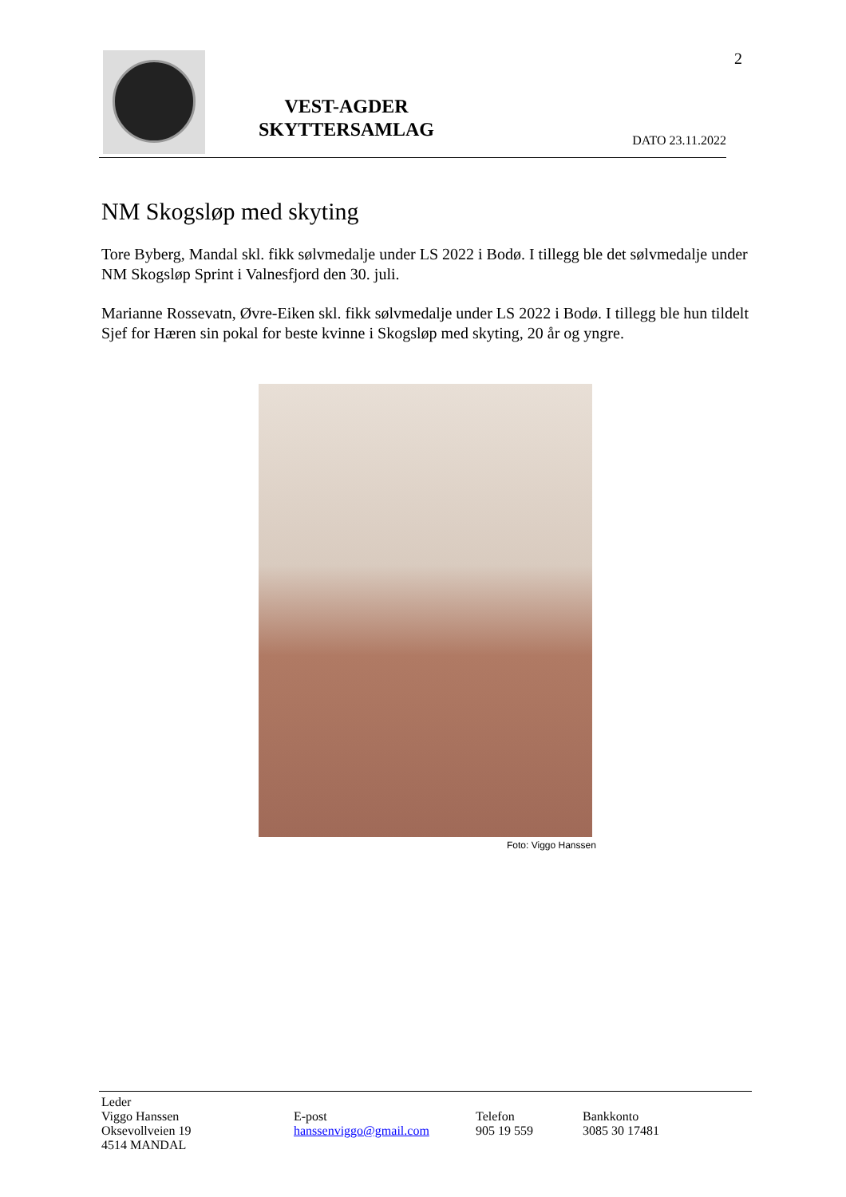2
VEST-AGDER
SKYTTERSAMLAG
DATO 23.11.2022
NM Skogsløp med skyting
Tore Byberg, Mandal skl. fikk sølvmedalje under LS 2022 i Bodø. I tillegg ble det sølvmedalje under NM Skogsløp Sprint i Valnesfjord den 30. juli.
Marianne Rossevatn, Øvre-Eiken skl. fikk sølvmedalje under LS 2022 i Bodø. I tillegg ble hun tildelt Sjef for Hæren sin pokal for beste kvinne i Skogsløp med skyting, 20 år og yngre.
Foto: Viggo Hanssen
Leder
Viggo Hanssen
Oksevollveien 19
4514 MANDAL
E-post
hanssenviggo@gmail.com
Telefon
905 19 559
Bankkonto
3085 30 17481